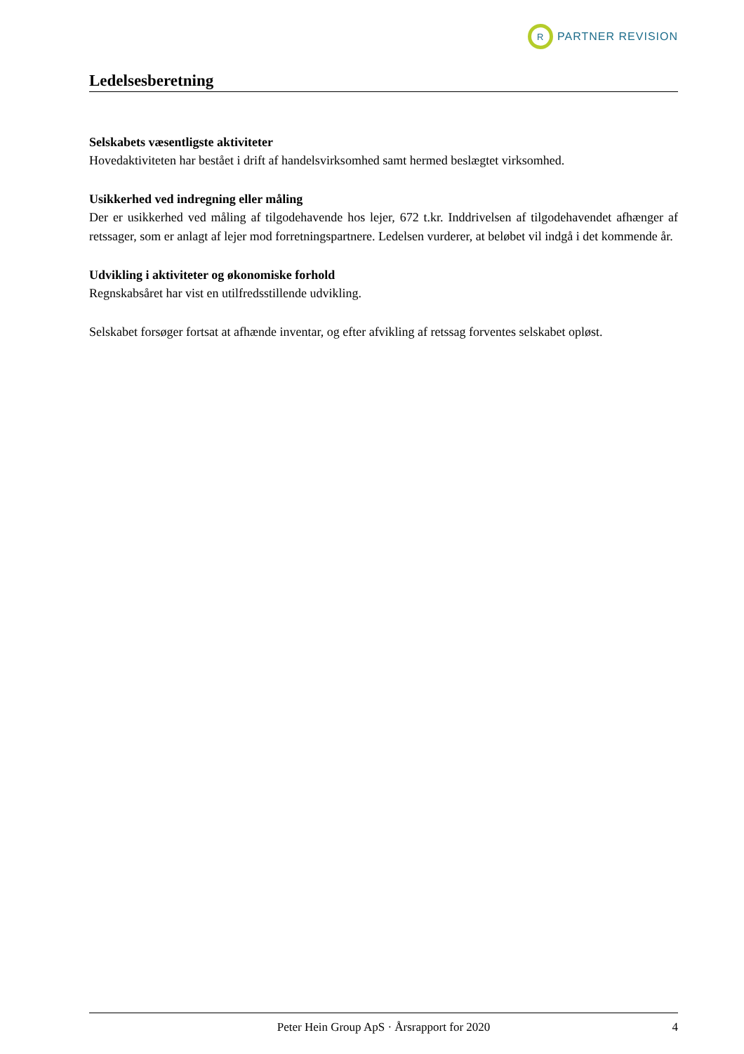R
PARTNER REVISION
Ledelsesberetning
Selskabets væsentligste aktiviteter
Hovedaktiviteten har bestået i drift af handelsvirksomhed samt hermed beslægtet virksomhed.
Usikkerhed ved indregning eller måling
Der er usikkerhed ved måling af tilgodehavende hos lejer, 672 t.kr. Inddrivelsen af tilgodehavendet afhænger af retssager, som er anlagt af lejer mod forretningspartnere. Ledelsen vurderer, at beløbet vil indgå i det kommende år.
Udvikling i aktiviteter og økonomiske forhold
Regnskabsåret har vist en utilfredsstillende udvikling.
Selskabet forsøger fortsat at afhænde inventar, og efter afvikling af retssag forventes selskabet opløst.
Peter Hein Group ApS · Årsrapport for 2020 4